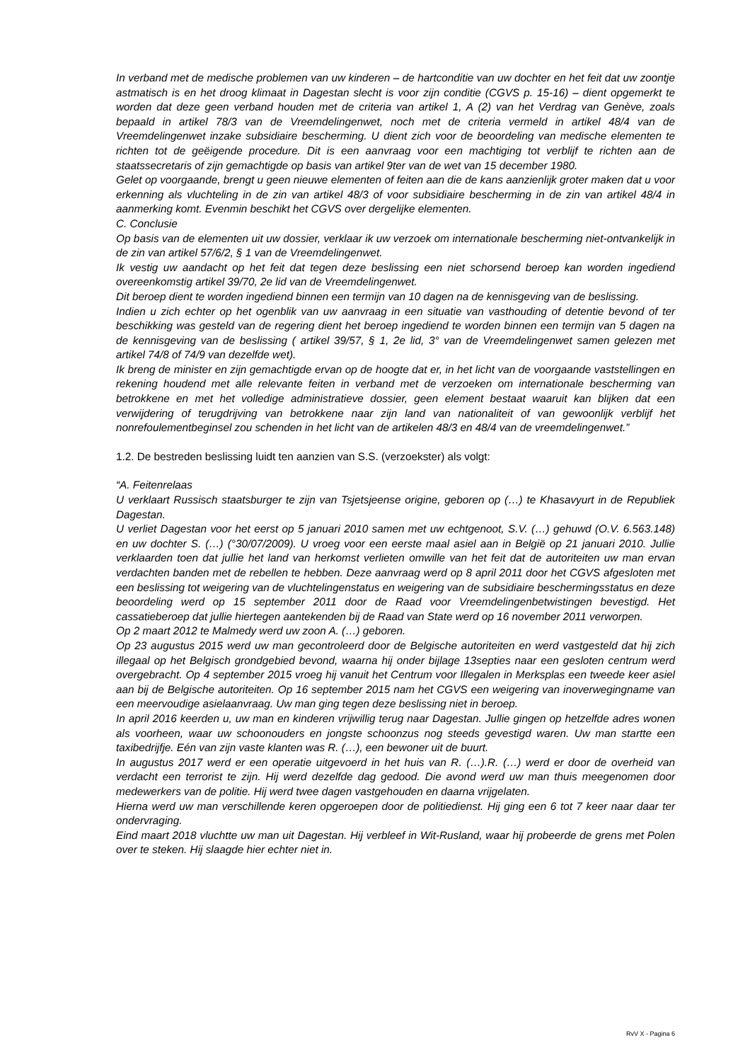In verband met de medische problemen van uw kinderen – de hartconditie van uw dochter en het feit dat uw zoontje astmatisch is en het droog klimaat in Dagestan slecht is voor zijn conditie (CGVS p. 15-16) – dient opgemerkt te worden dat deze geen verband houden met de criteria van artikel 1, A (2) van het Verdrag van Genève, zoals bepaald in artikel 78/3 van de Vreemdelingenwet, noch met de criteria vermeld in artikel 48/4 van de Vreemdelingenwet inzake subsidiaire bescherming. U dient zich voor de beoordeling van medische elementen te richten tot de geëigende procedure. Dit is een aanvraag voor een machtiging tot verblijf te richten aan de staatssecretaris of zijn gemachtigde op basis van artikel 9ter van de wet van 15 december 1980.
Gelet op voorgaande, brengt u geen nieuwe elementen of feiten aan die de kans aanzienlijk groter maken dat u voor erkenning als vluchteling in de zin van artikel 48/3 of voor subsidiaire bescherming in de zin van artikel 48/4 in aanmerking komt. Evenmin beschikt het CGVS over dergelijke elementen.
C. Conclusie
Op basis van de elementen uit uw dossier, verklaar ik uw verzoek om internationale bescherming niet-ontvankelijk in de zin van artikel 57/6/2, § 1 van de Vreemdelingenwet.
Ik vestig uw aandacht op het feit dat tegen deze beslissing een niet schorsend beroep kan worden ingediend overeenkomstig artikel 39/70, 2e lid van de Vreemdelingenwet.
Dit beroep dient te worden ingediend binnen een termijn van 10 dagen na de kennisgeving van de beslissing.
Indien u zich echter op het ogenblik van uw aanvraag in een situatie van vasthouding of detentie bevond of ter beschikking was gesteld van de regering dient het beroep ingediend te worden binnen een termijn van 5 dagen na de kennisgeving van de beslissing ( artikel 39/57, § 1, 2e lid, 3° van de Vreemdelingenwet samen gelezen met artikel 74/8 of 74/9 van dezelfde wet).
Ik breng de minister en zijn gemachtigde ervan op de hoogte dat er, in het licht van de voorgaande vaststellingen en rekening houdend met alle relevante feiten in verband met de verzoeken om internationale bescherming van betrokkene en met het volledige administratieve dossier, geen element bestaat waaruit kan blijken dat een verwijdering of terugdrijving van betrokkene naar zijn land van nationaliteit of van gewoonlijk verblijf het nonrefoulementbeginsel zou schenden in het licht van de artikelen 48/3 en 48/4 van de vreemdelingenwet.”
1.2. De bestreden beslissing luidt ten aanzien van S.S. (verzoekster) als volgt:
“A. Feitenrelaas
U verklaart Russisch staatsburger te zijn van Tsjetsjeense origine, geboren op (…) te Khasavyurt in de Republiek Dagestan.
U verliet Dagestan voor het eerst op 5 januari 2010 samen met uw echtgenoot, S.V. (…) gehuwd (O.V. 6.563.148) en uw dochter S. (…) (°30/07/2009). U vroeg voor een eerste maal asiel aan in België op 21 januari 2010. Jullie verklaarden toen dat jullie het land van herkomst verlieten omwille van het feit dat de autoriteiten uw man ervan verdachten banden met de rebellen te hebben. Deze aanvraag werd op 8 april 2011 door het CGVS afgesloten met een beslissing tot weigering van de vluchtelingenstatus en weigering van de subsidiaire beschermingsstatus en deze beoordeling werd op 15 september 2011 door de Raad voor Vreemdelingenbetwistingen bevestigd. Het cassatieberoep dat jullie hiertegen aantekenden bij de Raad van State werd op 16 november 2011 verworpen.
Op 2 maart 2012 te Malmedy werd uw zoon A. (…) geboren.
Op 23 augustus 2015 werd uw man gecontroleerd door de Belgische autoriteiten en werd vastgesteld dat hij zich illegaal op het Belgisch grondgebied bevond, waarna hij onder bijlage 13septies naar een gesloten centrum werd overgebracht. Op 4 september 2015 vroeg hij vanuit het Centrum voor Illegalen in Merksplas een tweede keer asiel aan bij de Belgische autoriteiten. Op 16 september 2015 nam het CGVS een weigering van inoverwegingname van een meervoudige asielaanvraag. Uw man ging tegen deze beslissing niet in beroep.
In april 2016 keerden u, uw man en kinderen vrijwillig terug naar Dagestan. Jullie gingen op hetzelfde adres wonen als voorheen, waar uw schoonouders en jongste schoonzus nog steeds gevestigd waren. Uw man startte een taxibedrijfje. Eén van zijn vaste klanten was R. (…), een bewoner uit de buurt.
In augustus 2017 werd er een operatie uitgevoerd in het huis van R. (…).R. (…) werd er door de overheid van verdacht een terrorist te zijn. Hij werd dezelfde dag gedood. Die avond werd uw man thuis meegenomen door medewerkers van de politie. Hij werd twee dagen vastgehouden en daarna vrijgelaten.
Hierna werd uw man verschillende keren opgeroepen door de politiedienst. Hij ging een 6 tot 7 keer naar daar ter ondervraging.
Eind maart 2018 vluchtte uw man uit Dagestan. Hij verbleef in Wit-Rusland, waar hij probeerde de grens met Polen over te steken. Hij slaagde hier echter niet in.
RvV X - Pagina 6